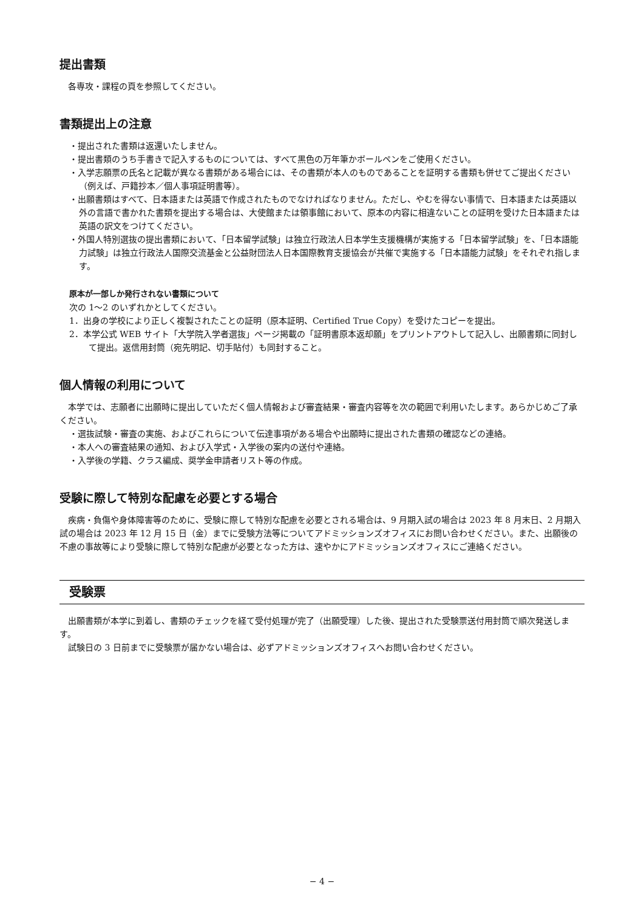提出書類
各専攻・課程の頁を参照してください。
書類提出上の注意
・提出された書類は返還いたしません。
・提出書類のうち手書きで記入するものについては、すべて黒色の万年筆かボールペンをご使用ください。
・入学志願票の氏名と記載が異なる書類がある場合には、その書類が本人のものであることを証明する書類も併せてご提出ください（例えば、戸籍抄本／個人事項証明書等）。
・出願書類はすべて、日本語または英語で作成されたものでなければなりません。ただし、やむを得ない事情で、日本語または英語以外の言語で書かれた書類を提出する場合は、大使館または領事館において、原本の内容に相違ないことの証明を受けた日本語または英語の訳文をつけてください。
・外国人特別選抜の提出書類において、「日本留学試験」は独立行政法人日本学生支援機構が実施する「日本留学試験」を、「日本語能力試験」は独立行政法人国際交流基金と公益財団法人日本国際教育支援協会が共催で実施する「日本語能力試験」をそれぞれ指します。
原本が一部しか発行されない書類について
次の 1〜2 のいずれかとしてください。
1．出身の学校により正しく複製されたことの証明（原本証明、Certified True Copy）を受けたコピーを提出。
2．本学公式 WEB サイト「大学院入学者選抜」ページ掲載の「証明書原本返却願」をプリントアウトして記入し、出願書類に同封して提出。返信用封筒（宛先明記、切手貼付）も同封すること。
個人情報の利用について
本学では、志願者に出願時に提出していただく個人情報および審査結果・審査内容等を次の範囲で利用いたします。あらかじめご了承ください。
・選抜試験・審査の実施、およびこれらについて伝達事項がある場合や出願時に提出された書類の確認などの連絡。
・本人への審査結果の通知、および入学式・入学後の案内の送付や連絡。
・入学後の学籍、クラス編成、奨学金申請者リスト等の作成。
受験に際して特別な配慮を必要とする場合
疾病・負傷や身体障害等のために、受験に際して特別な配慮を必要とされる場合は、9 月期入試の場合は 2023 年 8 月末日、2 月期入試の場合は 2023 年 12 月 15 日（金）までに受験方法等についてアドミッションズオフィスにお問い合わせください。また、出願後の不慮の事故等により受験に際して特別な配慮が必要となった方は、速やかにアドミッションズオフィスにご連絡ください。
受験票
出願書類が本学に到着し、書類のチェックを経て受付処理が完了（出願受理）した後、提出された受験票送付用封筒で順次発送します。
試験日の 3 日前までに受験票が届かない場合は、必ずアドミッションズオフィスへお問い合わせください。
− 4 −